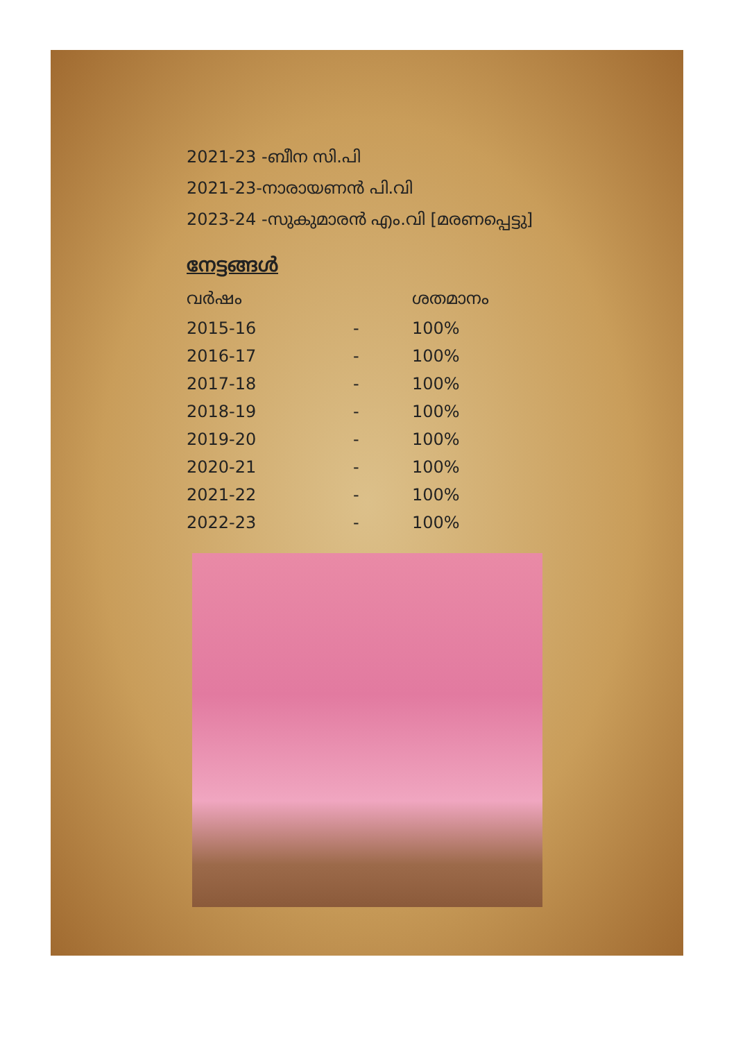2021-23 -ബീന സി.പി
2021-23-നാരായണൻ പി.വി
2023-24 -സുകുമാരൻ എം.വി [മരണപ്പെട്ടു]
നേട്ടങ്ങൾ
| വർഷം | | ശതമാനം |
| --- | --- | --- |
| 2015-16 | - | 100% |
| 2016-17 | - | 100% |
| 2017-18 | - | 100% |
| 2018-19 | - | 100% |
| 2019-20 | - | 100% |
| 2020-21 | - | 100% |
| 2021-22 | - | 100% |
| 2022-23 | - | 100% |